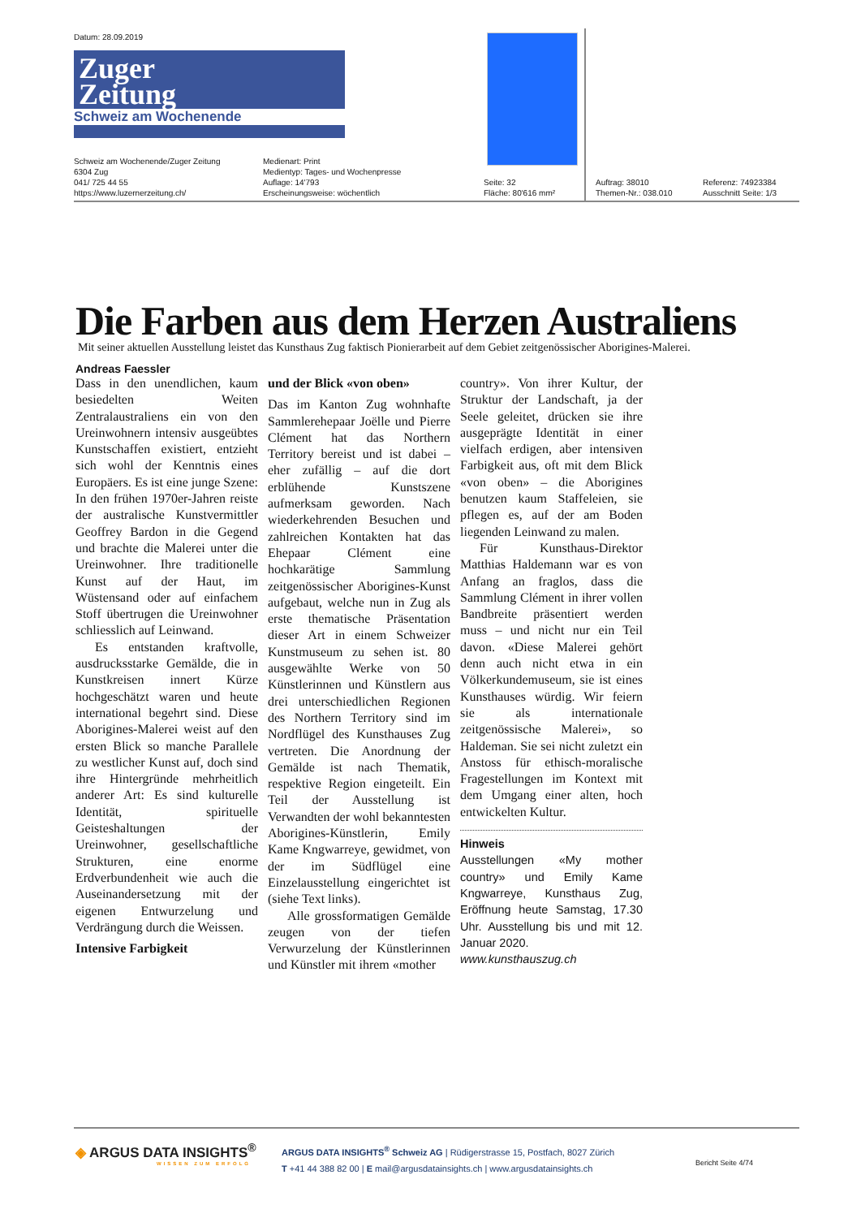Datum: 28.09.2019
Zuger
Zeitung
Schweiz am Wochenende
Schweiz am Wochenende/Zuger Zeitung
6304 Zug
041/ 725 44 55
https://www.luzernerzeitung.ch/
Medienart: Print
Medientyp: Tages- und Wochenpresse
Auflage: 14'793
Erscheinungsweise: wöchentlich
Seite: 32
Fläche: 80'616 mm²
Auftrag: 38010
Themen-Nr.: 038.010
Referenz: 74923384
Ausschnitt Seite: 1/3
Die Farben aus dem Herzen Australiens
Mit seiner aktuellen Ausstellung leistet das Kunsthaus Zug faktisch Pionierarbeit auf dem Gebiet zeitgenössischer Aborigines-Malerei.
Andreas Faessler
Dass in den unendlichen, kaum besiedelten Weiten Zentralaustraliens ein von den Ureinwohnern intensiv ausgeübtes Kunstschaffen existiert, entzieht sich wohl der Kenntnis eines Europäers. Es ist eine junge Szene: In den frühen 1970er-Jahren reiste der australische Kunstvermittler Geoffrey Bardon in die Gegend und brachte die Malerei unter die Ureinwohner. Ihre traditionelle Kunst auf der Haut, im Wüstensand oder auf einfachem Stoff übertrugen die Ureinwohner schliesslich auf Leinwand.
Es entstanden kraftvolle, ausdrucksstarke Gemälde, die in Kunstkreisen innert Kürze hochgeschätzt waren und heute international begehrt sind. Diese Aborigines-Malerei weist auf den ersten Blick so manche Parallele zu westlicher Kunst auf, doch sind ihre Hintergründe mehrheitlich anderer Art: Es sind kulturelle Identität, spirituelle Geisteshaltungen der Ureinwohner, gesellschaftliche Strukturen, eine enorme Erdverbundenheit wie auch die Auseinandersetzung mit der eigenen Entwurzelung und Verdrängung durch die Weissen.
Intensive Farbigkeit
und der Blick «von oben»
Das im Kanton Zug wohnhafte Sammlerehepaar Joëlle und Pierre Clément hat das Northern Territory bereist und ist dabei – eher zufällig – auf die dort erblühende Kunstszene aufmerksam geworden. Nach wiederkehrenden Besuchen und zahlreichen Kontakten hat das Ehepaar Clément eine hochkarätige Sammlung zeitgenössischer Aborigines-Kunst aufgebaut, welche nun in Zug als erste thematische Präsentation dieser Art in einem Schweizer Kunstmuseum zu sehen ist. 80 ausgewählte Werke von 50 Künstlerinnen und Künstlern aus drei unterschiedlichen Regionen des Northern Territory sind im Nordflügel des Kunsthauses Zug vertreten. Die Anordnung der Gemälde ist nach Thematik, respektive Region eingeteilt. Ein Teil der Ausstellung ist Verwandten der wohl bekanntesten Aborigines-Künstlerin, Emily Kame Kngwarreye, gewidmet, von der im Südflügel eine Einzelausstellung eingerichtet ist (siehe Text links).
Alle grossformatigen Gemälde zeugen von der tiefen Verwurzelung der Künstlerinnen und Künstler mit ihrem «mother
country». Von ihrer Kultur, der Struktur der Landschaft, ja der Seele geleitet, drücken sie ihre ausgeprägte Identität in einer vielfach erdigen, aber intensiven Farbigkeit aus, oft mit dem Blick «von oben» – die Aborigines benutzen kaum Staffeleien, sie pflegen es, auf der am Boden liegenden Leinwand zu malen.
Für Kunsthaus-Direktor Matthias Haldemann war es von Anfang an fraglos, dass die Sammlung Clément in ihrer vollen Bandbreite präsentiert werden muss – und nicht nur ein Teil davon. «Diese Malerei gehört denn auch nicht etwa in ein Völkerkundemuseum, sie ist eines Kunsthauses würdig. Wir feiern sie als internationale zeitgenössische Malerei», so Haldeman. Sie sei nicht zuletzt ein Anstoss für ethisch-moralische Fragestellungen im Kontext mit dem Umgang einer alten, hoch entwickelten Kultur.
Hinweis
Ausstellungen «My mother country» und Emily Kame Kngwarreye, Kunsthaus Zug, Eröffnung heute Samstag, 17.30 Uhr. Ausstellung bis und mit 12. Januar 2020.
www.kunsthauszug.ch
◈ ARGUS DATA INSIGHTS<sup>®</sup>
WISSEN ZUM ERFOLG
ARGUS DATA INSIGHTS<sup>®</sup> Schweiz AG | Rüdigerstrasse 15, Postfach, 8027 Zürich
T +41 44 388 82 00 | E mail@argusdatainsights.ch | www.argusdatainsights.ch
Bericht Seite 4/74